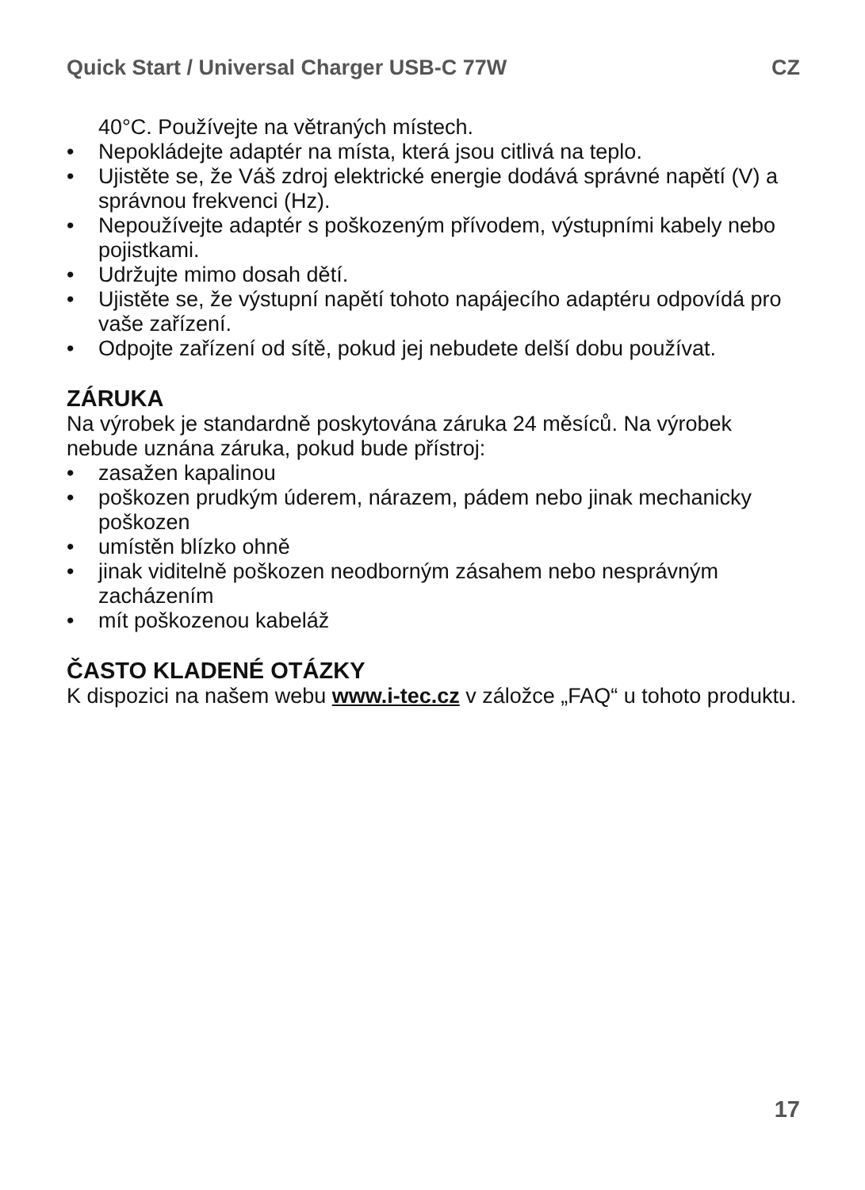Quick Start / Universal Charger USB-C 77W CZ
40°C. Používejte na větraných místech.
• Nepokládejte adaptér na místa, která jsou citlivá na teplo.
• Ujistěte se, že Váš zdroj elektrické energie dodává správné napětí (V) a správnou frekvenci (Hz).
• Nepoužívejte adaptér s poškozeným přívodem, výstupními kabely nebo pojistkami.
• Udržujte mimo dosah dětí.
• Ujistěte se, že výstupní napětí tohoto napájecího adaptéru odpovídá pro vaše zařízení.
• Odpojte zařízení od sítě, pokud jej nebudete delší dobu používat.
ZÁRUKA
Na výrobek je standardně poskytována záruka 24 měsíců. Na výrobek nebude uznána záruka, pokud bude přístroj:
• zasažen kapalinou
• poškozen prudkým úderem, nárazem, pádem nebo jinak mechanicky poškozen
• umístěn blízko ohně
• jinak viditelně poškozen neodborným zásahem nebo nesprávným zacházením
• mít poškozenou kabeláž
ČASTO KLADENÉ OTÁZKY
K dispozici na našem webu www.i-tec.cz v záložce „FAQ“ u tohoto produktu.
17